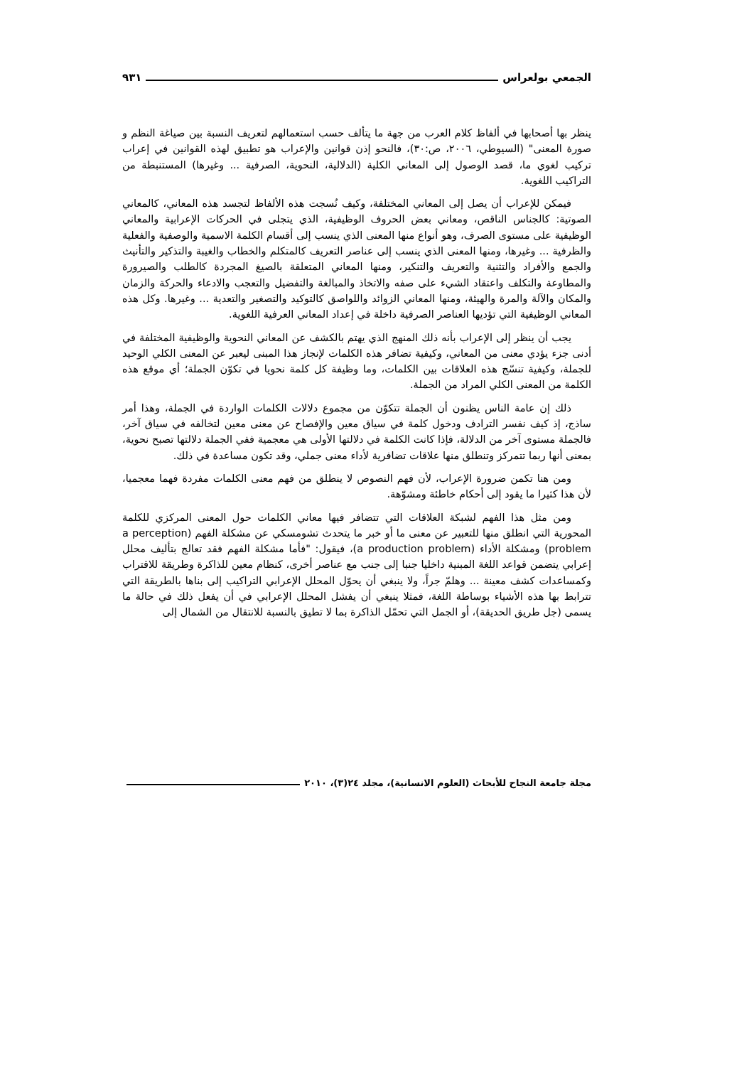الجمعي بولعراس ٩٣١
ينظر بها أصحابها في ألفاظ كلام العرب من جهة ما يتألف حسب استعمالهم لتعريف النسبة بين صياغة النظم و صورة المعنى" (السيوطي، ٢٠٠٦، ص:٣٠)، فالنحو إذن قوانين والإعراب هو تطبيق لهذه القوانين في إعراب تركيب لغوي ما، قصد الوصول إلى المعاني الكلية (الدلالية، النحوية، الصرفية ... وغيرها) المستنبطة من التراكيب اللغوية.
فيمكن للإعراب أن يصل إلى المعاني المختلفة، وكيف نُسجت هذه الألفاظ لتجسد هذه المعاني، كالمعاني الصوتية: كالجناس الناقص، ومعاني بعض الحروف الوظيفية، الذي يتجلى في الحركات الإعرابية والمعاني الوظيفية على مستوى الصرف، وهو أنواع منها المعنى الذي ينسب إلى أقسام الكلمة الاسمية والوصفية والفعلية والظرفية ... وغيرها، ومنها المعنى الذي ينسب إلى عناصر التعريف كالمتكلم والخطاب والغيبة والتذكير والتأنيث والجمع والأفراد والتثنية والتعريف والتنكير، ومنها المعاني المتعلقة بالصيغ المجردة كالطلب والصيرورة والمطاوعة والتكلف واعتقاد الشيء على صفه والاتخاذ والمبالغة والتفضيل والتعجب والادعاء والحركة والزمان والمكان والآلة والمرة والهيئة، ومنها المعاني الزوائد واللواصق كالتوكيد والتصغير والتعدية ... وغيرها. وكل هذه المعاني الوظيفية التي تؤديها العناصر الصرفية داخلة في إعداد المعاني العرفية اللغوية.
يجب أن ينظر إلى الإعراب بأنه ذلك المنهج الذي يهتم بالكشف عن المعاني النحوية والوظيفية المختلفة في أدنى جزء يؤدي معنى من المعاني، وكيفية تضافر هذه الكلمات لإنجاز هذا المبنى ليعبر عن المعنى الكلي الوحيد للجملة، وكيفية تنسّج هذه العلاقات بين الكلمات، وما وظيفة كل كلمة نحويا في تكوّن الجملة؛ أي موقع هذه الكلمة من المعنى الكلي المراد من الجملة.
ذلك إن عامة الناس يظنون أن الجملة تتكوّن من مجموع دلالات الكلمات الواردة في الجملة، وهذا أمر ساذج، إذ كيف نفسر الترادف ودخول كلمة في سياق معين والإفصاح عن معنى معين لتخالفه في سياق آخر، فالجملة مستوى آخر من الدلالة، فإذا كانت الكلمة في دلالتها الأولى هي معجمية ففي الجملة دلالتها تصبح نحوية، بمعنى أنها ربما تتمركز وتنطلق منها علاقات تضافرية لأداء معنى جملي، وقد تكون مساعدة في ذلك.
ومن هنا تكمن ضرورة الإعراب، لأن فهم النصوص لا ينطلق من فهم معنى الكلمات مفردة فهما معجميا، لأن هذا كثيرا ما يقود إلى أحكام خاطئة ومشوّهة.
ومن مثل هذا الفهم لشبكة العلاقات التي تتضافر فيها معاني الكلمات حول المعنى المركزي للكلمة المحورية التي انطلق منها للتعبير عن معنى ما أو خبر ما يتحدث تشومسكي عن مشكلة الفهم (a perception problem) ومشكلة الأداء (a production problem)، فيقول: "فأما مشكلة الفهم فقد تعالج بتأليف محلل إعرابي يتضمن قواعد اللغة المبنية داخليا جنبا إلى جنب مع عناصر أخرى، كنظام معين للذاكرة وطريقة للاقتراب وكمساعدات كشف معينة ... وهلمّ جراً، ولا ينبغي أن يحوّل المحلل الإعرابي التراكيب إلى بناها بالطريقة التي تترابط بها هذه الأشياء بوساطة اللغة، فمثلا ينبغي أن يفشل المحلل الإعرابي في أن يفعل ذلك في حالة ما يسمى (جل طريق الحديقة)، أو الجمل التي تحمّل الذاكرة بما لا تطيق بالنسبة للانتقال من الشمال إلى
مجلة جامعة النجاح للأبحاث (العلوم الانسانية)، مجلد ٢٤(٣)، ٢٠١٠